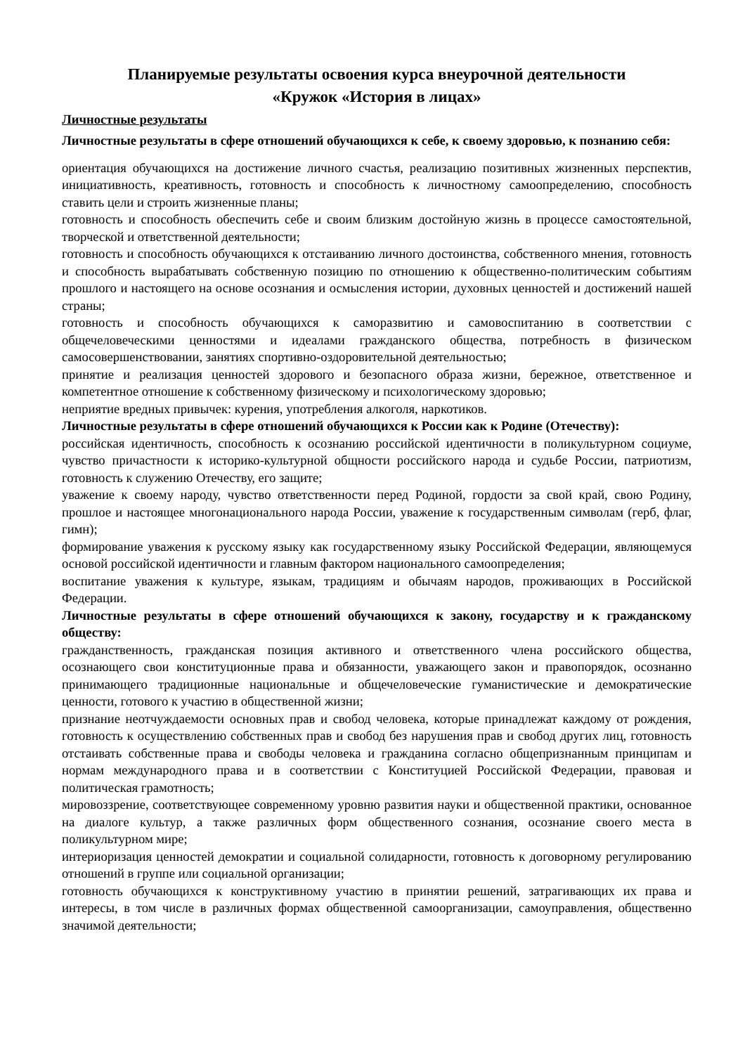Планируемые результаты освоения курса внеурочной деятельности
«Кружок «История в лицах»
Личностные результаты
Личностные результаты в сфере отношений обучающихся к себе, к своему здоровью, к познанию себя:
ориентация обучающихся на достижение личного счастья, реализацию позитивных жизненных перспектив, инициативность, креативность, готовность и способность к личностному самоопределению, способность ставить цели и строить жизненные планы;
готовность и способность обеспечить себе и своим близким достойную жизнь в процессе самостоятельной, творческой и ответственной деятельности;
готовность и способность обучающихся к отстаиванию личного достоинства, собственного мнения, готовность и способность вырабатывать собственную позицию по отношению к общественно-политическим событиям прошлого и настоящего на основе осознания и осмысления истории, духовных ценностей и достижений нашей страны;
готовность и способность обучающихся к саморазвитию и самовоспитанию в соответствии с общечеловеческими ценностями и идеалами гражданского общества, потребность в физическом самосовершенствовании, занятиях спортивно-оздоровительной деятельностью;
принятие и реализация ценностей здорового и безопасного образа жизни, бережное, ответственное и компетентное отношение к собственному физическому и психологическому здоровью;
неприятие вредных привычек: курения, употребления алкоголя, наркотиков.
Личностные результаты в сфере отношений обучающихся к России как к Родине (Отечеству):
российская идентичность, способность к осознанию российской идентичности в поликультурном социуме, чувство причастности к историко-культурной общности российского народа и судьбе России, патриотизм, готовность к служению Отечеству, его защите;
уважение к своему народу, чувство ответственности перед Родиной, гордости за свой край, свою Родину, прошлое и настоящее многонационального народа России, уважение к государственным символам (герб, флаг, гимн);
формирование уважения к русскому языку как государственному языку Российской Федерации, являющемуся основой российской идентичности и главным фактором национального самоопределения;
воспитание уважения к культуре, языкам, традициям и обычаям народов, проживающих в Российской Федерации.
Личностные результаты в сфере отношений обучающихся к закону, государству и к гражданскому обществу:
гражданственность, гражданская позиция активного и ответственного члена российского общества, осознающего свои конституционные права и обязанности, уважающего закон и правопорядок, осознанно принимающего традиционные национальные и общечеловеческие гуманистические и демократические ценности, готового к участию в общественной жизни;
признание неотчуждаемости основных прав и свобод человека, которые принадлежат каждому от рождения, готовность к осуществлению собственных прав и свобод без нарушения прав и свобод других лиц, готовность отстаивать собственные права и свободы человека и гражданина согласно общепризнанным принципам и нормам международного права и в соответствии с Конституцией Российской Федерации, правовая и политическая грамотность;
мировоззрение, соответствующее современному уровню развития науки и общественной практики, основанное на диалоге культур, а также различных форм общественного сознания, осознание своего места в поликультурном мире;
интериоризация ценностей демократии и социальной солидарности, готовность к договорному регулированию отношений в группе или социальной организации;
готовность обучающихся к конструктивному участию в принятии решений, затрагивающих их права и интересы, в том числе в различных формах общественной самоорганизации, самоуправления, общественно значимой деятельности;